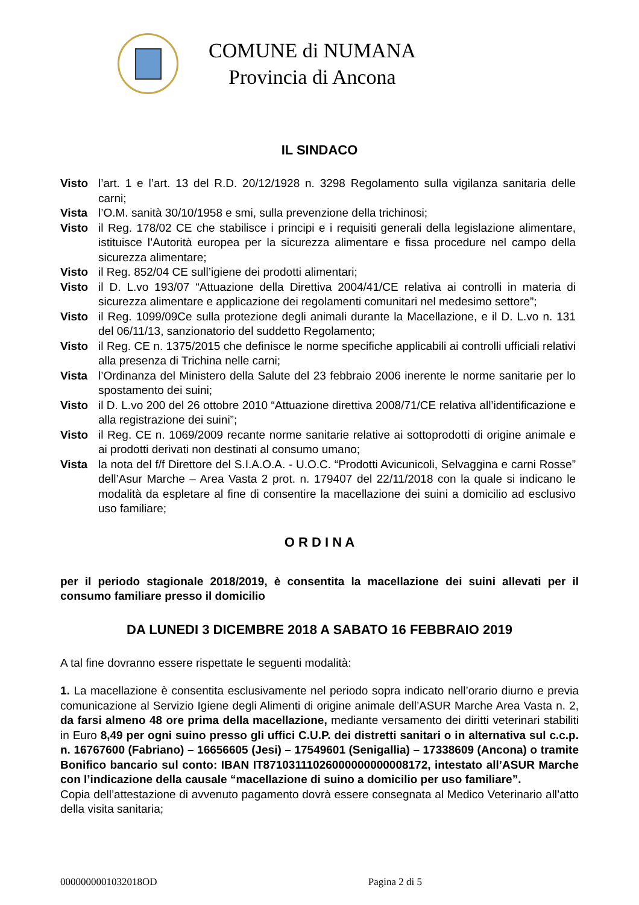COMUNE di NUMANA
Provincia di Ancona
IL SINDACO
Visto l’art. 1 e l’art. 13 del R.D. 20/12/1928 n. 3298 Regolamento sulla vigilanza sanitaria delle carni;
Vista l’O.M. sanità 30/10/1958 e smi, sulla prevenzione della trichinosi;
Visto il Reg. 178/02 CE che stabilisce i principi e i requisiti generali della legislazione alimentare, istituisce l’Autorità europea per la sicurezza alimentare e fissa procedure nel campo della sicurezza alimentare;
Visto il Reg. 852/04 CE sull’igiene dei prodotti alimentari;
Visto il D. L.vo 193/07 “Attuazione della Direttiva 2004/41/CE relativa ai controlli in materia di sicurezza alimentare e applicazione dei regolamenti comunitari nel medesimo settore”;
Visto il Reg. 1099/09Ce sulla protezione degli animali durante la Macellazione, e il D. L.vo n. 131 del 06/11/13, sanzionatorio del suddetto Regolamento;
Visto il Reg. CE n. 1375/2015 che definisce le norme specifiche applicabili ai controlli ufficiali relativi alla presenza di Trichina nelle carni;
Vista l’Ordinanza del Ministero della Salute del 23 febbraio 2006 inerente le norme sanitarie per lo spostamento dei suini;
Visto il D. L.vo 200 del 26 ottobre 2010 “Attuazione direttiva 2008/71/CE relativa all’identificazione e alla registrazione dei suini”;
Visto il Reg. CE n. 1069/2009 recante norme sanitarie relative ai sottoprodotti di origine animale e ai prodotti derivati non destinati al consumo umano;
Vista la nota del f/f Direttore del S.I.A.O.A. - U.O.C. “Prodotti Avicunicoli, Selvaggina e carni Rosse” dell’Asur Marche – Area Vasta 2 prot. n. 179407 del 22/11/2018 con la quale si indicano le modalità da espletare al fine di consentire la macellazione dei suini a domicilio ad esclusivo uso familiare;
O R D I N A
per il periodo stagionale 2018/2019, è consentita la macellazione dei suini allevati per il consumo familiare presso il domicilio
DA LUNEDI 3 DICEMBRE 2018 A SABATO 16 FEBBRAIO 2019
A tal fine dovranno essere rispettate le seguenti modalità:
1. La macellazione è consentita esclusivamente nel periodo sopra indicato nell’orario diurno e previa comunicazione al Servizio Igiene degli Alimenti di origine animale dell’ASUR Marche Area Vasta n. 2, da farsi almeno 48 ore prima della macellazione, mediante versamento dei diritti veterinari stabiliti in Euro 8,49 per ogni suino presso gli uffici C.U.P. dei distretti sanitari o in alternativa sul c.c.p. n. 16767600 (Fabriano) – 16656605 (Jesi) – 17549601 (Senigallia) – 17338609 (Ancona) o tramite Bonifico bancario sul conto: IBAN IT87103111026000000000008172, intestato all’ASUR Marche con l’indicazione della causale “macellazione di suino a domicilio per uso familiare”.
Copia dell’attestazione di avvenuto pagamento dovrà essere consegnata al Medico Veterinario all’atto della visita sanitaria;
0000000001032018OD Pagina 2 di 5